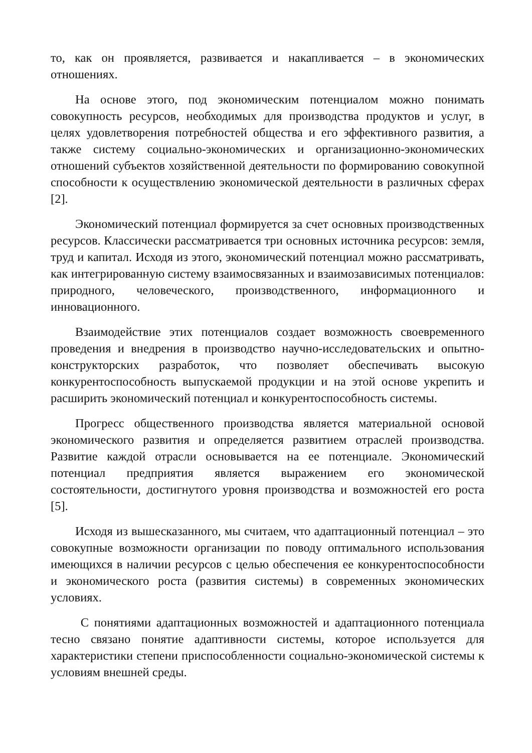то, как он проявляется, развивается и накапливается – в экономических отношениях.
На основе этого, под экономическим потенциалом можно понимать совокупность ресурсов, необходимых для производства продуктов и услуг, в целях удовлетворения потребностей общества и его эффективного развития, а также систему социально-экономических и организационно-экономических отношений субъектов хозяйственной деятельности по формированию совокупной способности к осуществлению экономической деятельности в различных сферах [2].
Экономический потенциал формируется за счет основных производственных ресурсов. Классически рассматривается три основных источника ресурсов: земля, труд и капитал. Исходя из этого, экономический потенциал можно рассматривать, как интегрированную систему взаимосвязанных и взаимозависимых потенциалов: природного, человеческого, производственного, информационного и инновационного.
Взаимодействие этих потенциалов создает возможность своевременного проведения и внедрения в производство научно-исследовательских и опытно-конструкторских разработок, что позволяет обеспечивать высокую конкурентоспособность выпускаемой продукции и на этой основе укрепить и расширить экономический потенциал и конкурентоспособность системы.
Прогресс общественного производства является материальной основой экономического развития и определяется развитием отраслей производства. Развитие каждой отрасли основывается на ее потенциале. Экономический потенциал предприятия является выражением его экономической состоятельности, достигнутого уровня производства и возможностей его роста [5].
Исходя из вышесказанного, мы считаем, что адаптационный потенциал – это совокупные возможности организации по поводу оптимального использования имеющихся в наличии ресурсов с целью обеспечения ее конкурентоспособности и экономического роста (развития системы) в современных экономических условиях.
С понятиями адаптационных возможностей и адаптационного потенциала тесно связано понятие адаптивности системы, которое используется для характеристики степени приспособленности социально-экономической системы к условиям внешней среды.